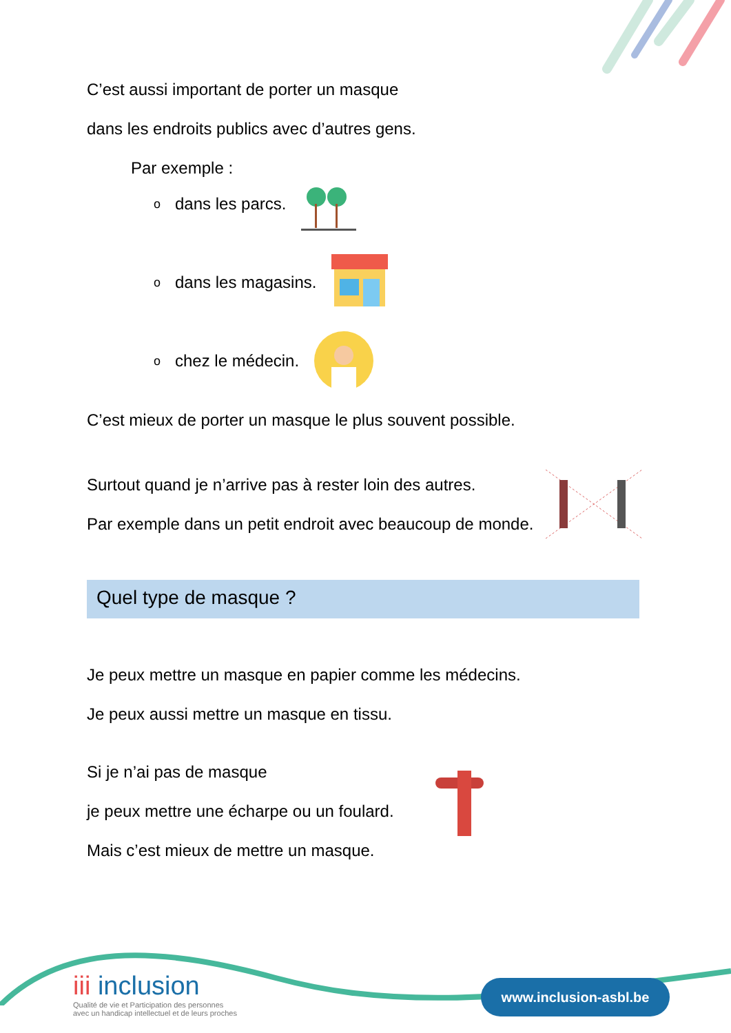C’est aussi important de porter un masque
dans les endroits publics avec d’autres gens.
Par exemple :
odans les parcs.
odans les magasins.
ochez le médecin.
C’est mieux de porter un masque le plus souvent possible.
Surtout quand je n’arrive pas à rester loin des autres.
Par exemple dans un petit endroit avec beaucoup de monde.
Quel type de masque ?
Je peux mettre un masque en papier comme les médecins.
Je peux aussi mettre un masque en tissu.
Si je n’ai pas de masque
je peux mettre une écharpe ou un foulard.
Mais c’est mieux de mettre un masque.
ііі inclusion
Qualité de vie et Participation des personnes
avec un handicap intellectuel et de leurs proches
www.inclusion-asbl.be